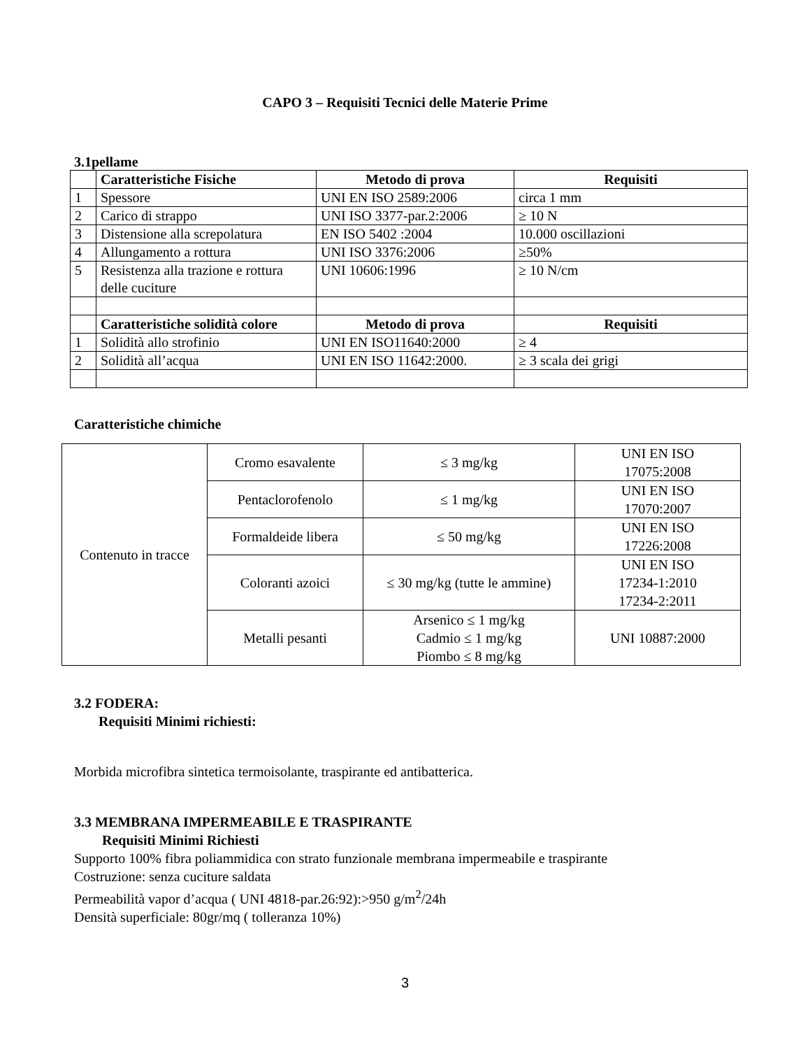CAPO 3 – Requisiti Tecnici delle Materie Prime
3.1pellame
| | Caratteristiche Fisiche | Metodo di prova | Requisiti |
| --- | --- | --- | --- |
| 1 | Spessore | UNI EN ISO 2589:2006 | circa 1 mm |
| 2 | Carico di strappo | UNI ISO 3377-par.2:2006 | ≥ 10 N |
| 3 | Distensione alla screpolatura | EN ISO 5402 :2004 | 10.000 oscillazioni |
| 4 | Allungamento a rottura | UNI ISO 3376:2006 | ≥50% |
| 5 | Resistenza alla trazione e rottura delle cuciture | UNI 10606:1996 | ≥ 10 N/cm |
| | Caratteristiche solidità colore | Metodo di prova | Requisiti |
| 1 | Solidità allo strofinio | UNI EN ISO11640:2000 | ≥ 4 |
| 2 | Solidità all’acqua | UNI EN ISO 11642:2000. | ≥ 3 scala dei grigi |
Caratteristiche chimiche
| Contenuto in tracce | Cromo esavalente | ≤ 3 mg/kg | UNI EN ISO 17075:2008 |
| | Pentaclorofenolo | ≤ 1 mg/kg | UNI EN ISO 17070:2007 |
| | Formaldeide libera | ≤ 50 mg/kg | UNI EN ISO 17226:2008 |
| | Coloranti azoici | ≤ 30 mg/kg (tutte le ammine) | UNI EN ISO 17234-1:2010 17234-2:2011 |
| | Metalli pesanti | Arsenico ≤ 1 mg/kg Cadmio ≤ 1 mg/kg Piombo ≤ 8 mg/kg | UNI 10887:2000 |
3.2 FODERA:
Requisiti Minimi richiesti:
Morbida microfibra sintetica termoisolante, traspirante ed antibatterica.
3.3 MEMBRANA IMPERMEABILE E TRASPIRANTE
Requisiti Minimi Richiesti
Supporto 100% fibra poliammidica con strato funzionale membrana impermeabile e traspirante
Costruzione: senza cuciture saldata
Permeabilità vapor d’acqua ( UNI 4818-par.26:92):>950 g/m<sup>2</sup>/24h
Densità superficiale: 80gr/mq ( tolleranza 10%)
3